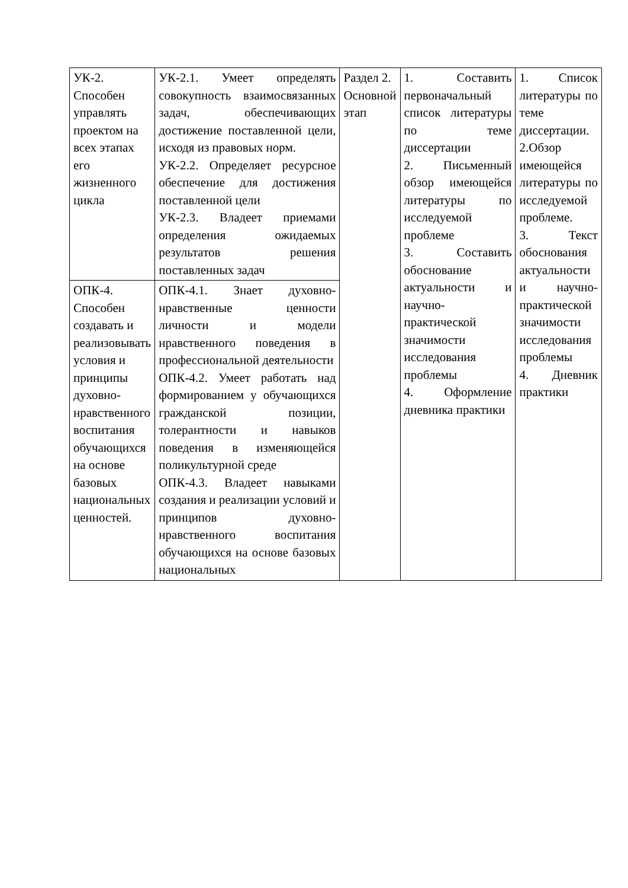| УК-2. Способен управлять проектом на всех этапах его жизненного цикла | УК-2.1. Умеет определять совокупность взаимосвязанных задач, обеспечивающих достижение поставленной цели, исходя из правовых норм. УК-2.2. Определяет ресурсное обеспечение для достижения поставленной цели УК-2.3. Владеет приемами определения ожидаемых результатов решения поставленных задач | Раздел 2. Основной этап | 1. Составить первоначальный список литературы по теме диссертации 2. Письменный обзор имеющейся литературы по исследуемой проблеме 3. Составить обоснование актуальности и научно-практической значимости исследования проблемы 4. Оформление дневника практики | 1. Список литературы по теме диссертации. 2.Обзор имеющейся литературы по исследуемой проблеме. 3. Текст обоснования актуальности и научно-практической значимости исследования проблемы 4. Дневник практики |
| ОПК-4. Способен создавать и реализовывать условия и принципы духовно-нравственного воспитания обучающихся на основе базовых национальных ценностей. | ОПК-4.1. Знает духовно-нравственные ценности личности и модели нравственного поведения в профессиональной деятельности ОПК-4.2. Умеет работать над формированием у обучающихся гражданской позиции, толерантности и навыков поведения в изменяющейся поликультурной среде ОПК-4.3. Владеет навыками создания и реализации условий и принципов духовно-нравственного воспитания обучающихся на основе базовых национальных | | | |